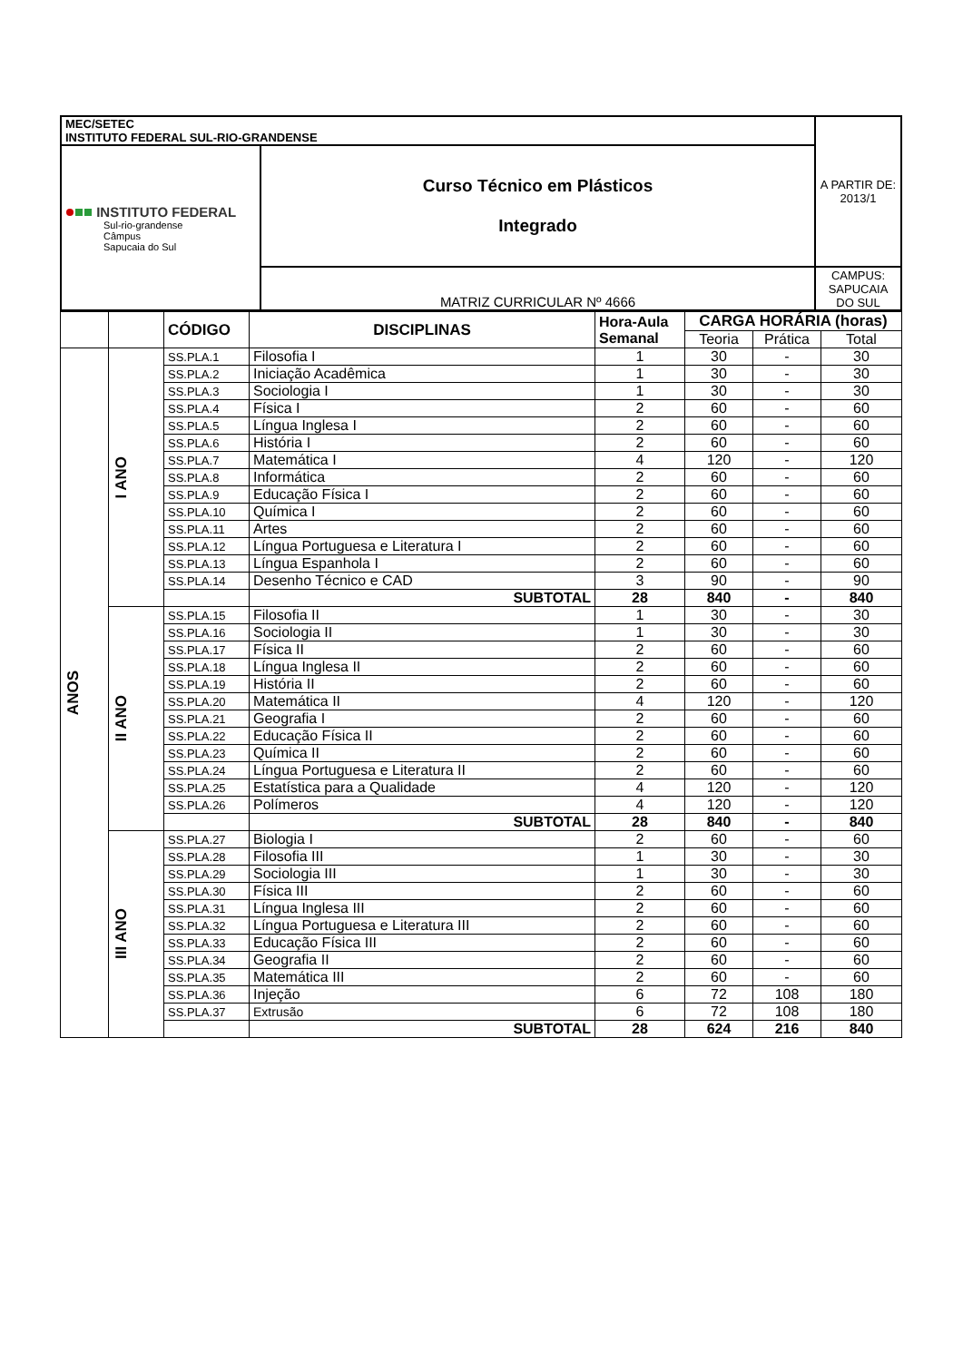| MEC/SETEC INSTITUTO FEDERAL SUL-RIO-GRANDENSE | | A PARTIR DE: 2013/1 |
| INSTITUTO FEDERAL Sul-rio-grandense Câmpus Sapucaia do Sul | Curso Técnico em Plásticos Integrado | |
| | MATRIZ CURRICULAR Nº 4666 | CAMPUS: SAPUCAIA DO SUL |
| | | CÓDIGO | DISCIPLINAS | Hora-Aula Semanal | CARGA HORÁRIA (horas) | | |
| | | | | | Teoria | Prática | Total |
| ANOS | I ANO | SS.PLA.1 | Filosofia I | 1 | 30 | - | 30 |
| | | SS.PLA.2 | Iniciação Acadêmica | 1 | 30 | - | 30 |
| | | SS.PLA.3 | Sociologia I | 1 | 30 | - | 30 |
| | | SS.PLA.4 | Física I | 2 | 60 | - | 60 |
| | | SS.PLA.5 | Língua Inglesa I | 2 | 60 | - | 60 |
| | | SS.PLA.6 | História I | 2 | 60 | - | 60 |
| | | SS.PLA.7 | Matemática I | 4 | 120 | - | 120 |
| | | SS.PLA.8 | Informática | 2 | 60 | - | 60 |
| | | SS.PLA.9 | Educação Física I | 2 | 60 | - | 60 |
| | | SS.PLA.10 | Química I | 2 | 60 | - | 60 |
| | | SS.PLA.11 | Artes | 2 | 60 | - | 60 |
| | | SS.PLA.12 | Língua Portuguesa e Literatura I | 2 | 60 | - | 60 |
| | | SS.PLA.13 | Língua Espanhola I | 2 | 60 | - | 60 |
| | | SS.PLA.14 | Desenho Técnico e CAD | 3 | 90 | - | 90 |
| | | | SUBTOTAL | 28 | 840 | - | 840 |
| | II ANO | SS.PLA.15 | Filosofia II | 1 | 30 | - | 30 |
| | | SS.PLA.16 | Sociologia II | 1 | 30 | - | 30 |
| | | SS.PLA.17 | Física II | 2 | 60 | - | 60 |
| | | SS.PLA.18 | Língua Inglesa II | 2 | 60 | - | 60 |
| | | SS.PLA.19 | História II | 2 | 60 | - | 60 |
| | | SS.PLA.20 | Matemática II | 4 | 120 | - | 120 |
| | | SS.PLA.21 | Geografia I | 2 | 60 | - | 60 |
| | | SS.PLA.22 | Educação Física II | 2 | 60 | - | 60 |
| | | SS.PLA.23 | Química II | 2 | 60 | - | 60 |
| | | SS.PLA.24 | Língua Portuguesa e Literatura II | 2 | 60 | - | 60 |
| | | SS.PLA.25 | Estatística para a Qualidade | 4 | 120 | - | 120 |
| | | SS.PLA.26 | Polímeros | 4 | 120 | - | 120 |
| | | | SUBTOTAL | 28 | 840 | - | 840 |
| | III ANO | SS.PLA.27 | Biologia I | 2 | 60 | - | 60 |
| | | SS.PLA.28 | Filosofia III | 1 | 30 | - | 30 |
| | | SS.PLA.29 | Sociologia III | 1 | 30 | - | 30 |
| | | SS.PLA.30 | Física III | 2 | 60 | - | 60 |
| | | SS.PLA.31 | Língua Inglesa III | 2 | 60 | - | 60 |
| | | SS.PLA.32 | Língua Portuguesa e Literatura III | 2 | 60 | - | 60 |
| | | SS.PLA.33 | Educação Física III | 2 | 60 | - | 60 |
| | | SS.PLA.34 | Geografia II | 2 | 60 | - | 60 |
| | | SS.PLA.35 | Matemática III | 2 | 60 | - | 60 |
| | | SS.PLA.36 | Injeção | 6 | 72 | 108 | 180 |
| | | SS.PLA.37 | Extrusão | 6 | 72 | 108 | 180 |
| | | | SUBTOTAL | 28 | 624 | 216 | 840 |